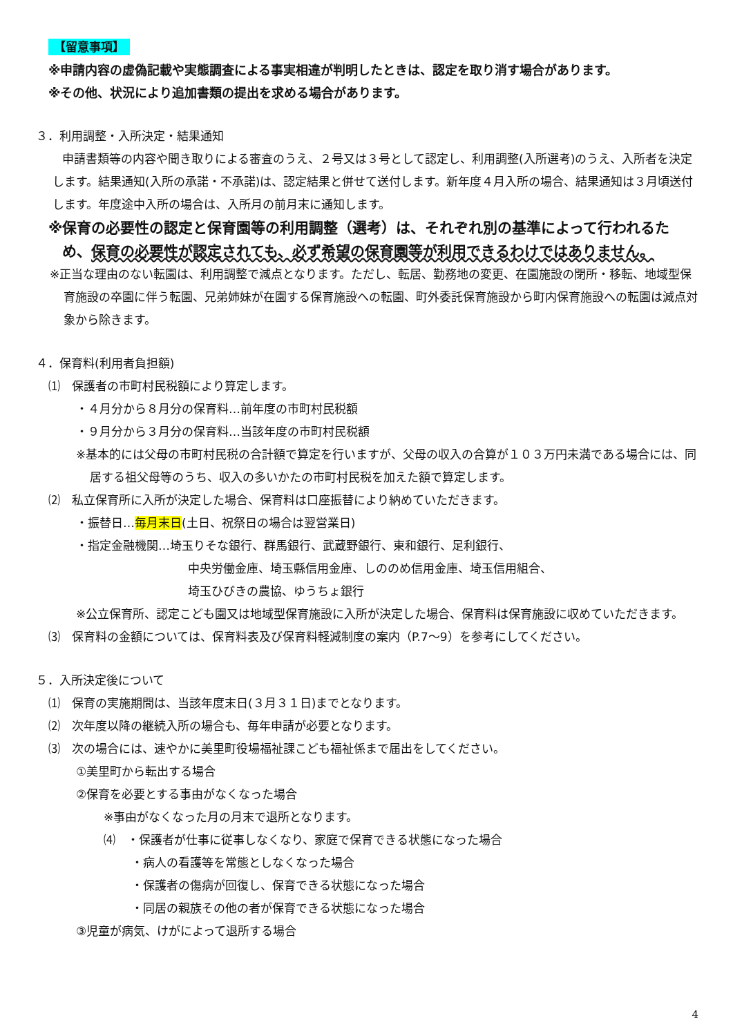【留意事項】
※申請内容の虚偽記載や実態調査による事実相違が判明したときは、認定を取り消す場合があります。
※その他、状況により追加書類の提出を求める場合があります。
３．利用調整・入所決定・結果通知
申請書類等の内容や聞き取りによる審査のうえ、２号又は３号として認定し、利用調整(入所選考)のうえ、入所者を決定します。結果通知(入所の承諾・不承諾)は、認定結果と併せて送付します。新年度４月入所の場合、結果通知は３月頃送付します。年度途中入所の場合は、入所月の前月末に通知します。
※保育の必要性の認定と保育園等の利用調整（選考）は、それぞれ別の基準によって行われるため、保育の必要性が認定されても、必ず希望の保育園等が利用できるわけではありません。
※正当な理由のない転園は、利用調整で減点となります。ただし、転居、勤務地の変更、在園施設の閉所・移転、地域型保育施設の卒園に伴う転園、兄弟姉妹が在園する保育施設への転園、町外委託保育施設から町内保育施設への転園は減点対象から除きます。
４．保育料(利用者負担額)
⑴　保護者の市町村民税額により算定します。
・４月分から８月分の保育料…前年度の市町村民税額
・９月分から３月分の保育料…当該年度の市町村民税額
※基本的には父母の市町村民税の合計額で算定を行いますが、父母の収入の合算が１０３万円未満である場合には、同居する祖父母等のうち、収入の多いかたの市町村民税を加えた額で算定します。
⑵　私立保育所に入所が決定した場合、保育料は口座振替により納めていただきます。
・振替日…毎月末日(土日、祝祭日の場合は翌営業日)
・指定金融機関…埼玉りそな銀行、群馬銀行、武蔵野銀行、東和銀行、足利銀行、
中央労働金庫、埼玉縣信用金庫、しののめ信用金庫、埼玉信用組合、
埼玉ひびきの農協、ゆうちょ銀行
※公立保育所、認定こども園又は地域型保育施設に入所が決定した場合、保育料は保育施設に収めていただきます。
⑶　保育料の金額については、保育料表及び保育料軽減制度の案内（P.7～9）を参考にしてください。
５．入所決定後について
⑴　保育の実施期間は、当該年度末日(３月３１日)までとなります。
⑵　次年度以降の継続入所の場合も、毎年申請が必要となります。
⑶　次の場合には、速やかに美里町役場福祉課こども福祉係まで届出をしてください。
①美里町から転出する場合
②保育を必要とする事由がなくなった場合
※事由がなくなった月の月末で退所となります。
⑷　・保護者が仕事に従事しなくなり、家庭で保育できる状態になった場合
・病人の看護等を常態としなくなった場合
・保護者の傷病が回復し、保育できる状態になった場合
・同居の親族その他の者が保育できる状態になった場合
③児童が病気、けがによって退所する場合
4